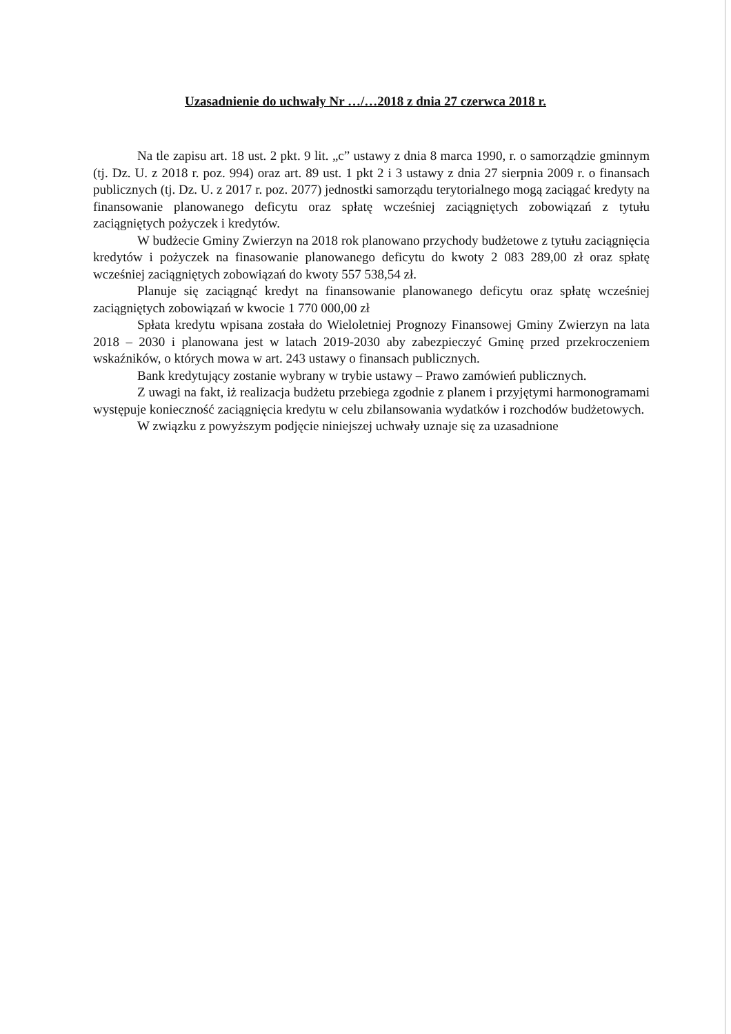Uzasadnienie do uchwały Nr …/…2018 z dnia 27 czerwca 2018 r.
Na tle zapisu art. 18 ust. 2 pkt. 9 lit. „c” ustawy z dnia 8 marca 1990, r. o samorządzie gminnym (tj. Dz. U. z 2018 r. poz. 994) oraz art. 89 ust. 1 pkt 2 i 3 ustawy z dnia 27 sierpnia 2009 r. o finansach publicznych (tj. Dz. U. z 2017 r. poz. 2077) jednostki samorządu terytorialnego mogą zaciągać kredyty na finansowanie planowanego deficytu oraz spłatę wcześniej zaciągniętych zobowiązań z tytułu zaciągniętych pożyczek i kredytów.
W budżecie Gminy Zwierzyn na 2018 rok planowano przychody budżetowe z tytułu zaciągnięcia kredytów i pożyczek na finasowanie planowanego deficytu do kwoty 2 083 289,00 zł oraz spłatę wcześniej zaciągniętych zobowiązań do kwoty 557 538,54 zł.
Planuje się zaciągnąć kredyt na finansowanie planowanego deficytu oraz spłatę wcześniej zaciągniętych zobowiązań w kwocie 1 770 000,00 zł
Spłata kredytu wpisana została do Wieloletniej Prognozy Finansowej Gminy Zwierzyn na lata 2018 – 2030 i planowana jest w latach 2019-2030 aby zabezpieczyć Gminę przed przekroczeniem wskaźników, o których mowa w art. 243 ustawy o finansach publicznych.
Bank kredytujący zostanie wybrany w trybie ustawy – Prawo zamówień publicznych.
Z uwagi na fakt, iż realizacja budżetu przebiega zgodnie z planem i przyjętymi harmonogramami występuje konieczność zaciągnięcia kredytu w celu zbilansowania wydatków i rozchodów budżetowych.
W związku z powyższym podjęcie niniejszej uchwały uznaje się za uzasadnione